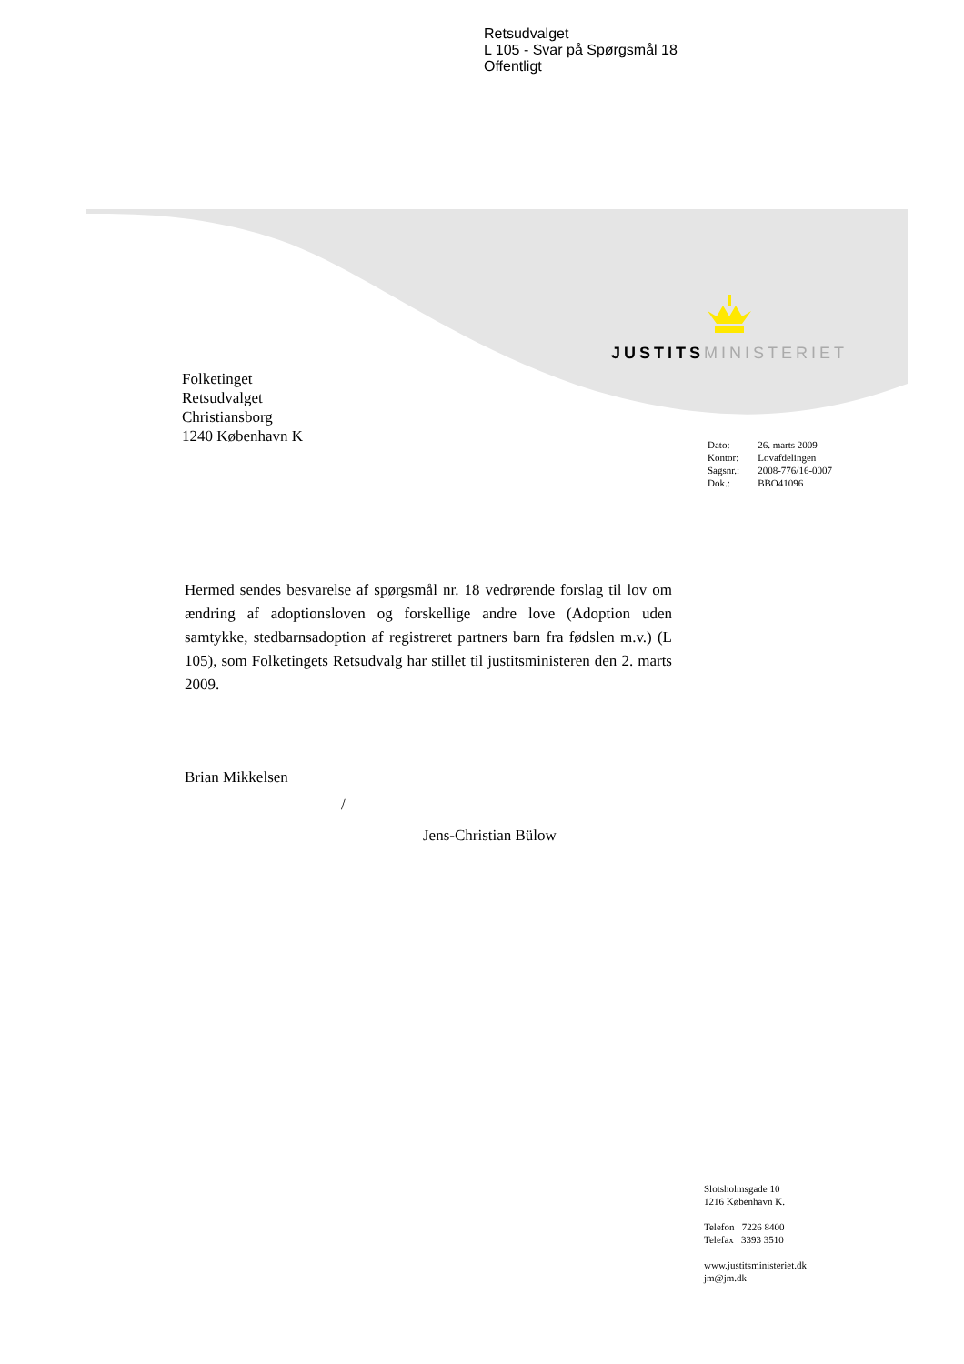Retsudvalget
L 105 - Svar på Spørgsmål 18
Offentligt
JUSTITS MINISTERIET
Folketinget
Retsudvalget
Christiansborg
1240 København K
| Dato: | 26. marts 2009 |
| Kontor: | Lovafdelingen |
| Sagsnr.: | 2008-776/16-0007 |
| Dok.: | BBO41096 |
Hermed sendes besvarelse af spørgsmål nr. 18 vedrørende forslag til lov om ændring af adoptionsloven og forskellige andre love (Adoption uden samtykke, stedbarnsadoption af registreret partners barn fra fødslen m.v.) (L 105), som Folketingets Retsudvalg har stillet til justitsministeren den 2. marts 2009.
Brian Mikkelsen
/
Jens-Christian Bülow
Slotsholmsgade 10
1216 København K.
Telefon 7226 8400
Telefax 3393 3510
www.justitsministeriet.dk
jm@jm.dk